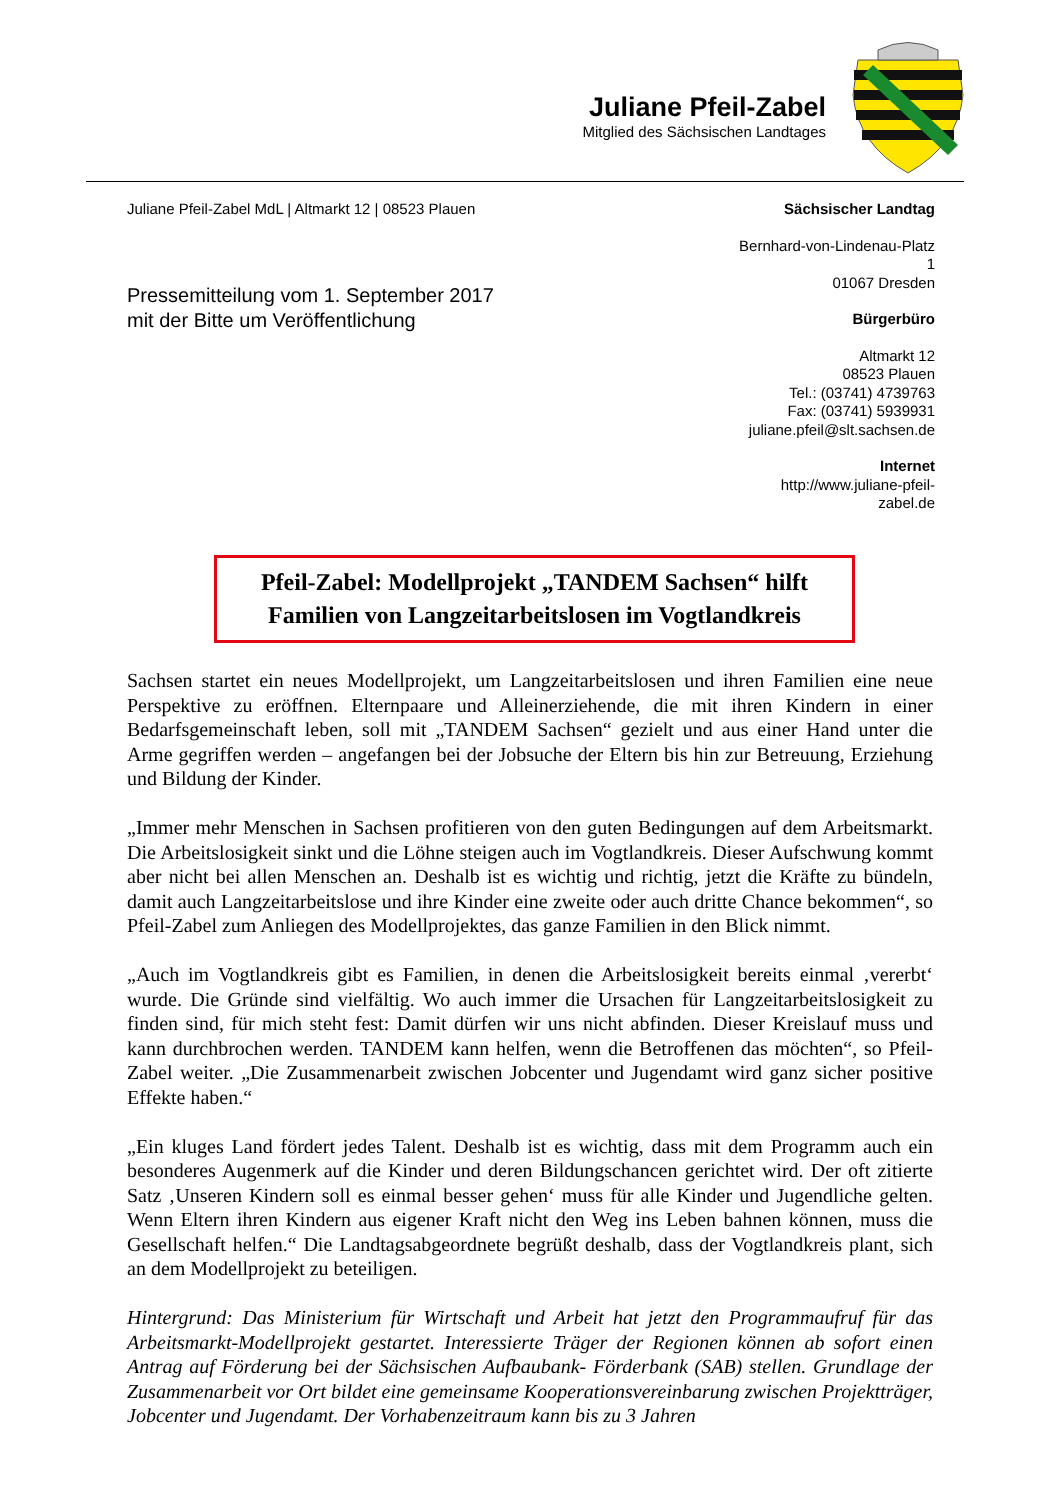Juliane Pfeil-Zabel
Mitglied des Sächsischen Landtages
Juliane Pfeil-Zabel MdL | Altmarkt 12 | 08523 Plauen
Pressemitteilung vom 1. September 2017
mit der Bitte um Veröffentlichung
Sächsischer Landtag
Bernhard-von-Lindenau-Platz
1
01067 Dresden
Bürgerbüro
Altmarkt 12
08523 Plauen
Tel.: (03741) 4739763
Fax: (03741) 5939931
juliane.pfeil@slt.sachsen.de
Internet
http://www.juliane-pfeil-
zabel.de
Pfeil-Zabel: Modellprojekt „TANDEM Sachsen“ hilft
Familien von Langzeitarbeitslosen im Vogtlandkreis
Sachsen startet ein neues Modellprojekt, um Langzeitarbeitslosen und ihren Familien eine neue Perspektive zu eröffnen. Elternpaare und Alleinerziehende, die mit ihren Kindern in einer Bedarfsgemeinschaft leben, soll mit „TANDEM Sachsen“ gezielt und aus einer Hand unter die Arme gegriffen werden – angefangen bei der Jobsuche der Eltern bis hin zur Betreuung, Erziehung und Bildung der Kinder.
„Immer mehr Menschen in Sachsen profitieren von den guten Bedingungen auf dem Arbeitsmarkt. Die Arbeitslosigkeit sinkt und die Löhne steigen auch im Vogtlandkreis. Dieser Aufschwung kommt aber nicht bei allen Menschen an. Deshalb ist es wichtig und richtig, jetzt die Kräfte zu bündeln, damit auch Langzeitarbeitslose und ihre Kinder eine zweite oder auch dritte Chance bekommen“, so Pfeil-Zabel zum Anliegen des Modellprojektes, das ganze Familien in den Blick nimmt.
„Auch im Vogtlandkreis gibt es Familien, in denen die Arbeitslosigkeit bereits einmal ‚vererbt‘ wurde. Die Gründe sind vielfältig. Wo auch immer die Ursachen für Langzeitarbeitslosigkeit zu finden sind, für mich steht fest: Damit dürfen wir uns nicht abfinden. Dieser Kreislauf muss und kann durchbrochen werden. TANDEM kann helfen, wenn die Betroffenen das möchten“, so Pfeil-Zabel weiter. „Die Zusammenarbeit zwischen Jobcenter und Jugendamt wird ganz sicher positive Effekte haben.“
„Ein kluges Land fördert jedes Talent. Deshalb ist es wichtig, dass mit dem Programm auch ein besonderes Augenmerk auf die Kinder und deren Bildungschancen gerichtet wird. Der oft zitierte Satz ‚Unseren Kindern soll es einmal besser gehen‘ muss für alle Kinder und Jugendliche gelten. Wenn Eltern ihren Kindern aus eigener Kraft nicht den Weg ins Leben bahnen können, muss die Gesellschaft helfen.“ Die Landtagsabgeordnete begrüßt deshalb, dass der Vogtlandkreis plant, sich an dem Modellprojekt zu beteiligen.
Hintergrund: Das Ministerium für Wirtschaft und Arbeit hat jetzt den Programmaufruf für das Arbeitsmarkt-Modellprojekt gestartet. Interessierte Träger der Regionen können ab sofort einen Antrag auf Förderung bei der Sächsischen Aufbaubank- Förderbank (SAB) stellen. Grundlage der Zusammenarbeit vor Ort bildet eine gemeinsame Kooperationsvereinbarung zwischen Projektträger, Jobcenter und Jugendamt. Der Vorhabenzeitraum kann bis zu 3 Jahren